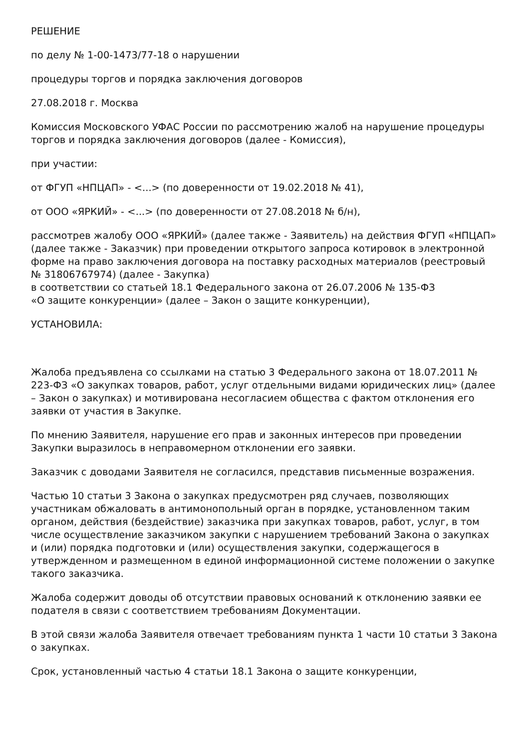РЕШЕНИЕ
по делу № 1-00-1473/77-18 о нарушении
процедуры торгов и порядка заключения договоров
27.08.2018 г. Москва
Комиссия Московского УФАС России по рассмотрению жалоб на нарушение процедуры торгов и порядка заключения договоров (далее - Комиссия),
при участии:
от ФГУП «НПЦАП» - <...> (по доверенности от 19.02.2018 № 41),
от ООО «ЯРКИЙ» - <...> (по доверенности от 27.08.2018 № б/н),
рассмотрев жалобу ООО «ЯРКИЙ» (далее также - Заявитель) на действия ФГУП «НПЦАП» (далее также - Заказчик) при проведении открытого запроса котировок в электронной форме на право заключения договора на поставку расходных материалов (реестровый № 31806767974) (далее - Закупка)
в соответствии со статьей 18.1 Федерального закона от 26.07.2006 № 135-ФЗ
«О защите конкуренции» (далее – Закон о защите конкуренции),
УСТАНОВИЛА:
Жалоба предъявлена со ссылками на статью 3 Федерального закона от 18.07.2011 № 223-ФЗ «О закупках товаров, работ, услуг отдельными видами юридических лиц» (далее – Закон о закупках) и мотивирована несогласием общества с фактом отклонения его заявки от участия в Закупке.
По мнению Заявителя, нарушение его прав и законных интересов при проведении Закупки выразилось в неправомерном отклонении его заявки.
Заказчик с доводами Заявителя не согласился, представив письменные возражения.
Частью 10 статьи 3 Закона о закупках предусмотрен ряд случаев, позволяющих участникам обжаловать в антимонопольный орган в порядке, установленном таким органом, действия (бездействие) заказчика при закупках товаров, работ, услуг, в том числе осуществление заказчиком закупки с нарушением требований Закона о закупках и (или) порядка подготовки и (или) осуществления закупки, содержащегося в утвержденном и размещенном в единой информационной системе положении о закупке такого заказчика.
Жалоба содержит доводы об отсутствии правовых оснований к отклонению заявки ее подателя в связи с соответствием требованиям Документации.
В этой связи жалоба Заявителя отвечает требованиям пункта 1 части 10 статьи 3 Закона о закупках.
Срок, установленный частью 4 статьи 18.1 Закона о защите конкуренции,